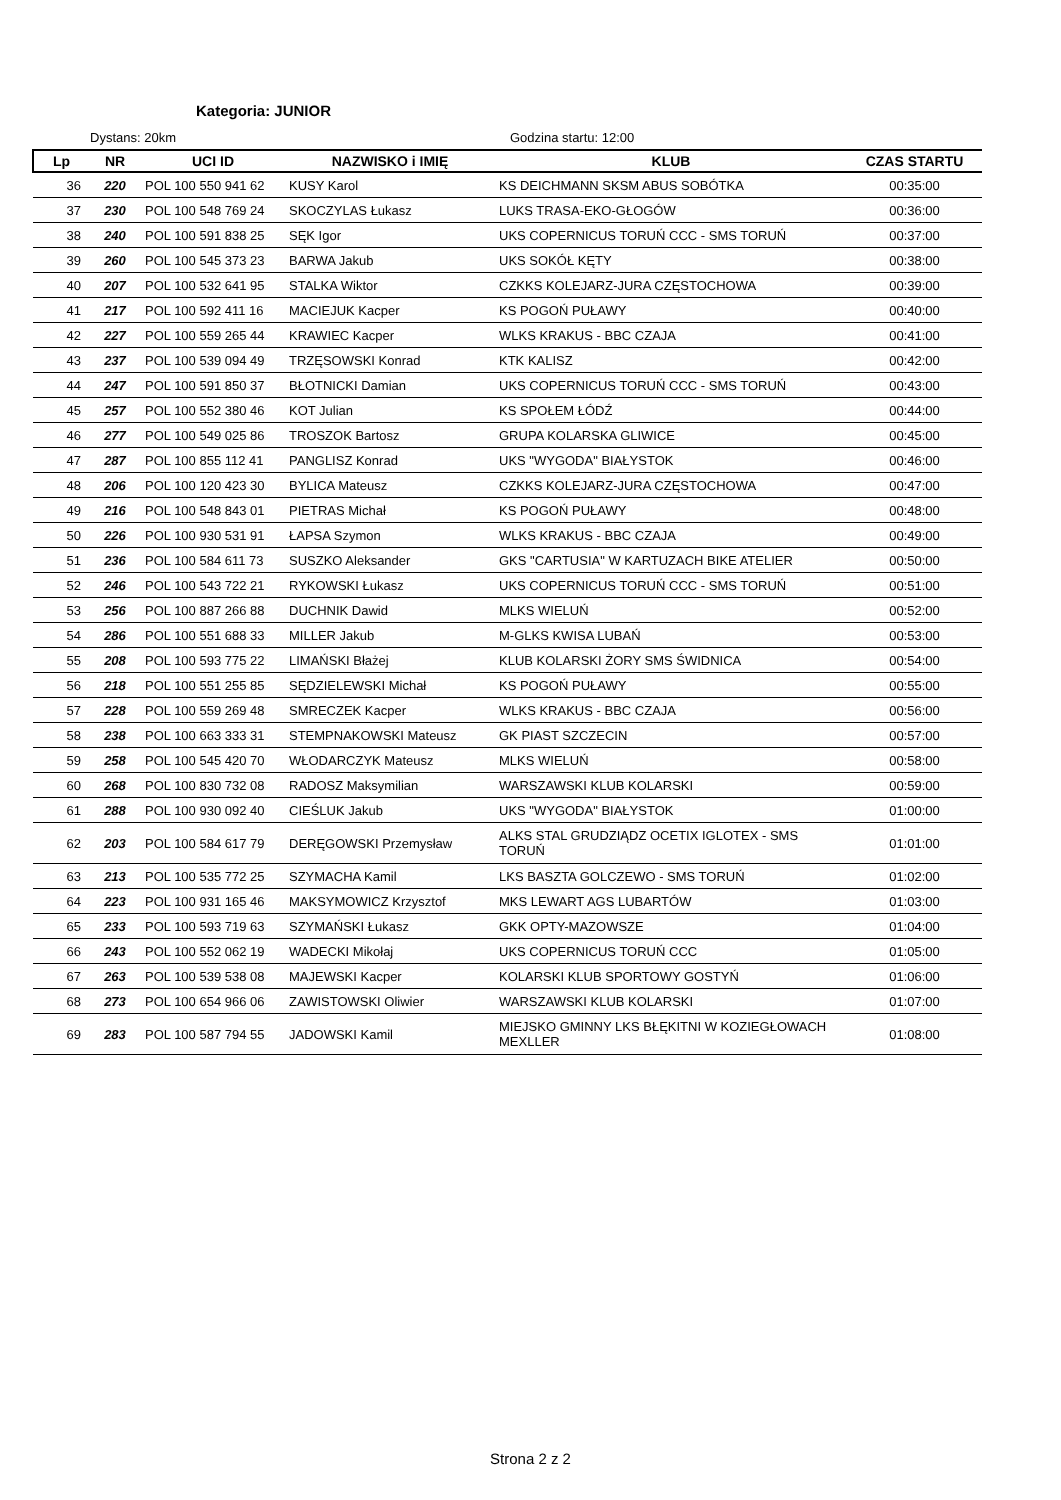Kategoria: JUNIOR
Dystans: 20km Godzina startu: 12:00
| Lp | NR | UCI ID | NAZWISKO i IMIĘ | KLUB | CZAS STARTU |
| --- | --- | --- | --- | --- | --- |
| 36 | 220 | POL 100 550 941 62 | KUSY Karol | KS DEICHMANN SKSM ABUS SOBÓTKA | 00:35:00 |
| 37 | 230 | POL 100 548 769 24 | SKOCZYLAS Łukasz | LUKS TRASA-EKO-GŁOGÓW | 00:36:00 |
| 38 | 240 | POL 100 591 838 25 | SĘK Igor | UKS COPERNICUS TORUŃ CCC - SMS TORUŃ | 00:37:00 |
| 39 | 260 | POL 100 545 373 23 | BARWA Jakub | UKS SOKÓŁ KĘTY | 00:38:00 |
| 40 | 207 | POL 100 532 641 95 | STALKA Wiktor | CZKKS KOLEJARZ-JURA CZĘSTOCHOWA | 00:39:00 |
| 41 | 217 | POL 100 592 411 16 | MACIEJUK Kacper | KS POGOŃ PUŁAWY | 00:40:00 |
| 42 | 227 | POL 100 559 265 44 | KRAWIEC Kacper | WLKS KRAKUS - BBC CZAJA | 00:41:00 |
| 43 | 237 | POL 100 539 094 49 | TRZĘSOWSKI Konrad | KTK KALISZ | 00:42:00 |
| 44 | 247 | POL 100 591 850 37 | BŁOTNICKI Damian | UKS COPERNICUS TORUŃ CCC - SMS TORUŃ | 00:43:00 |
| 45 | 257 | POL 100 552 380 46 | KOT Julian | KS SPOŁEM ŁÓDŹ | 00:44:00 |
| 46 | 277 | POL 100 549 025 86 | TROSZOK Bartosz | GRUPA KOLARSKA GLIWICE | 00:45:00 |
| 47 | 287 | POL 100 855 112 41 | PANGLISZ Konrad | UKS "WYGODA" BIAŁYSTOK | 00:46:00 |
| 48 | 206 | POL 100 120 423 30 | BYLICA Mateusz | CZKKS KOLEJARZ-JURA CZĘSTOCHOWA | 00:47:00 |
| 49 | 216 | POL 100 548 843 01 | PIETRAS Michał | KS POGOŃ PUŁAWY | 00:48:00 |
| 50 | 226 | POL 100 930 531 91 | ŁAPSA Szymon | WLKS KRAKUS - BBC CZAJA | 00:49:00 |
| 51 | 236 | POL 100 584 611 73 | SUSZKO Aleksander | GKS "CARTUSIA" W KARTUZACH BIKE ATELIER | 00:50:00 |
| 52 | 246 | POL 100 543 722 21 | RYKOWSKI Łukasz | UKS COPERNICUS TORUŃ CCC - SMS TORUŃ | 00:51:00 |
| 53 | 256 | POL 100 887 266 88 | DUCHNIK Dawid | MLKS WIELUŃ | 00:52:00 |
| 54 | 286 | POL 100 551 688 33 | MILLER Jakub | M-GLKS KWISA LUBAŃ | 00:53:00 |
| 55 | 208 | POL 100 593 775 22 | LIMAŃSKI Błażej | KLUB KOLARSKI ŻORY SMS ŚWIDNICA | 00:54:00 |
| 56 | 218 | POL 100 551 255 85 | SĘDZIELEWSKI Michał | KS POGOŃ PUŁAWY | 00:55:00 |
| 57 | 228 | POL 100 559 269 48 | SMRECZEK Kacper | WLKS KRAKUS - BBC CZAJA | 00:56:00 |
| 58 | 238 | POL 100 663 333 31 | STEMPNAKOWSKI Mateusz | GK PIAST SZCZECIN | 00:57:00 |
| 59 | 258 | POL 100 545 420 70 | WŁODARCZYK Mateusz | MLKS WIELUŃ | 00:58:00 |
| 60 | 268 | POL 100 830 732 08 | RADOSZ Maksymilian | WARSZAWSKI KLUB KOLARSKI | 00:59:00 |
| 61 | 288 | POL 100 930 092 40 | CIEŚLUK Jakub | UKS "WYGODA" BIAŁYSTOK | 01:00:00 |
| 62 | 203 | POL 100 584 617 79 | DERĘGOWSKI Przemysław | ALKS STAL GRUDZIĄDZ OCETIX IGLOTEX - SMS TORUŃ | 01:01:00 |
| 63 | 213 | POL 100 535 772 25 | SZYMACHA Kamil | LKS BASZTA GOLCZEWO - SMS TORUŃ | 01:02:00 |
| 64 | 223 | POL 100 931 165 46 | MAKSYMOWICZ Krzysztof | MKS LEWART AGS LUBARTÓW | 01:03:00 |
| 65 | 233 | POL 100 593 719 63 | SZYMAŃSKI Łukasz | GKK OPTY-MAZOWSZE | 01:04:00 |
| 66 | 243 | POL 100 552 062 19 | WADECKI Mikołaj | UKS COPERNICUS TORUŃ CCC | 01:05:00 |
| 67 | 263 | POL 100 539 538 08 | MAJEWSKI Kacper | KOLARSKI KLUB SPORTOWY GOSTYŃ | 01:06:00 |
| 68 | 273 | POL 100 654 966 06 | ZAWISTOWSKI Oliwier | WARSZAWSKI KLUB KOLARSKI | 01:07:00 |
| 69 | 283 | POL 100 587 794 55 | JADOWSKI Kamil | MIEJSKO GMINNY LKS BŁĘKITNI W KOZIEGŁOWACH MEXLLER | 01:08:00 |
Strona 2 z 2